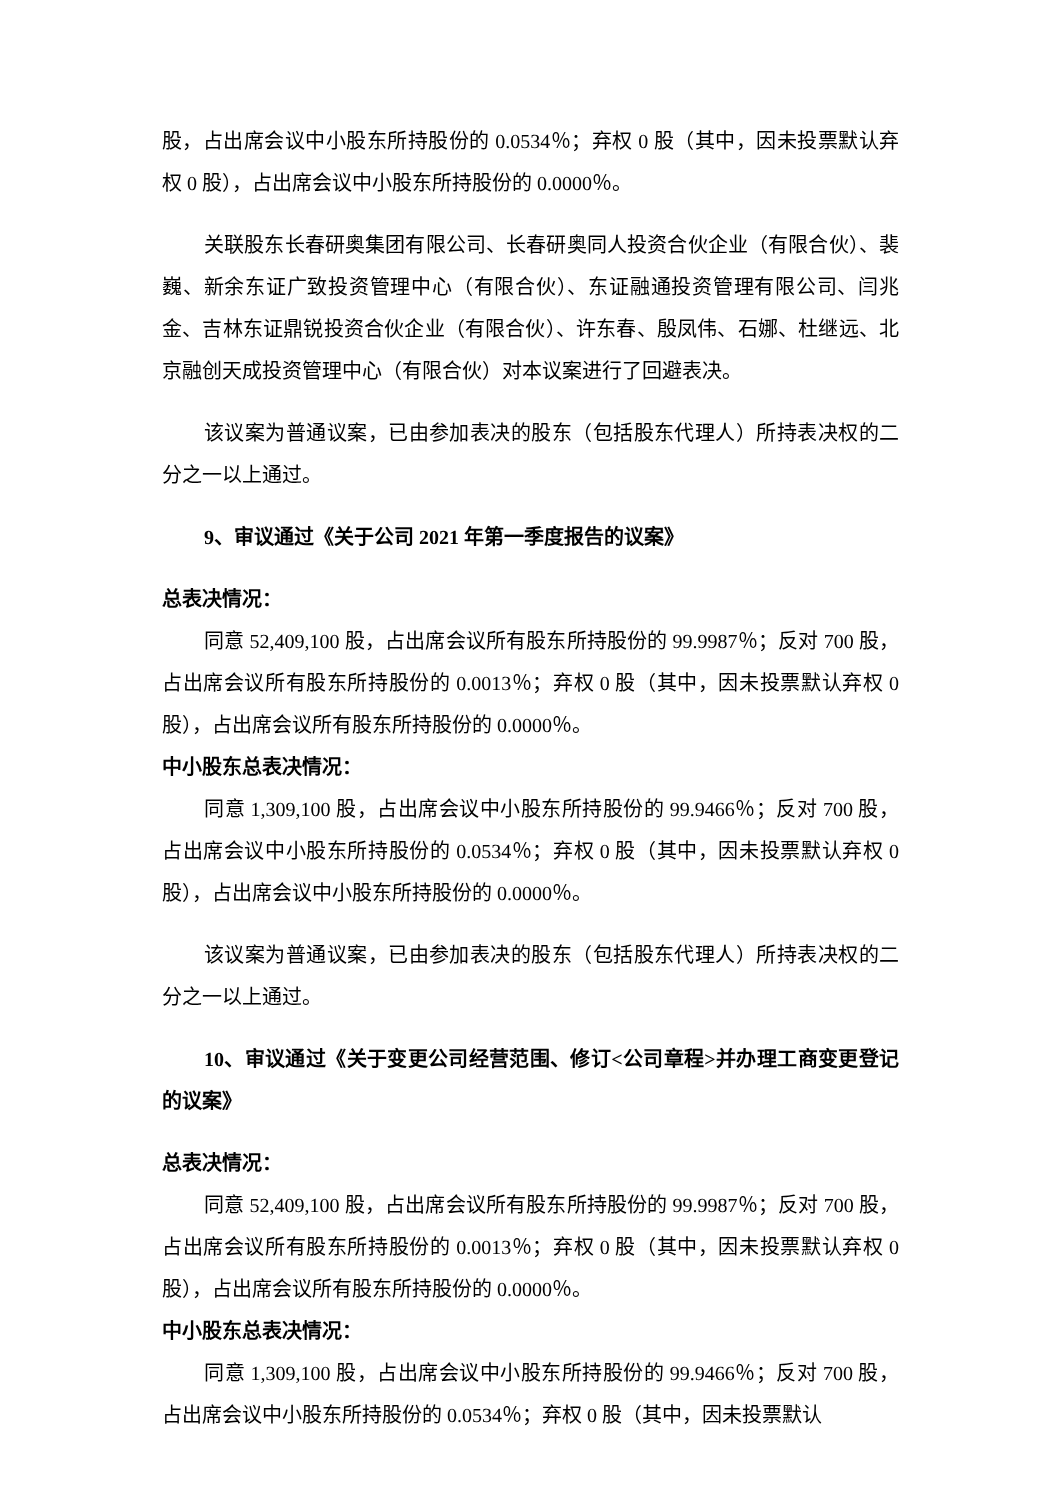股，占出席会议中小股东所持股份的 0.0534％；弃权 0 股（其中，因未投票默认弃权 0 股），占出席会议中小股东所持股份的 0.0000％。
关联股东长春研奥集团有限公司、长春研奥同人投资合伙企业（有限合伙）、裴巍、新余东证广致投资管理中心（有限合伙）、东证融通投资管理有限公司、闫兆金、吉林东证鼎锐投资合伙企业（有限合伙）、许东春、殷凤伟、石娜、杜继远、北京融创天成投资管理中心（有限合伙）对本议案进行了回避表决。
该议案为普通议案，已由参加表决的股东（包括股东代理人）所持表决权的二分之一以上通过。
9、审议通过《关于公司 2021 年第一季度报告的议案》
总表决情况：
同意 52,409,100 股，占出席会议所有股东所持股份的 99.9987％；反对 700 股，占出席会议所有股东所持股份的 0.0013％；弃权 0 股（其中，因未投票默认弃权 0 股），占出席会议所有股东所持股份的 0.0000％。
中小股东总表决情况：
同意 1,309,100 股，占出席会议中小股东所持股份的 99.9466％；反对 700 股，占出席会议中小股东所持股份的 0.0534％；弃权 0 股（其中，因未投票默认弃权 0 股），占出席会议中小股东所持股份的 0.0000％。
该议案为普通议案，已由参加表决的股东（包括股东代理人）所持表决权的二分之一以上通过。
10、审议通过《关于变更公司经营范围、修订<公司章程>并办理工商变更登记的议案》
总表决情况：
同意 52,409,100 股，占出席会议所有股东所持股份的 99.9987％；反对 700 股，占出席会议所有股东所持股份的 0.0013％；弃权 0 股（其中，因未投票默认弃权 0 股），占出席会议所有股东所持股份的 0.0000％。
中小股东总表决情况：
同意 1,309,100 股，占出席会议中小股东所持股份的 99.9466％；反对 700 股，占出席会议中小股东所持股份的 0.0534％；弃权 0 股（其中，因未投票默认